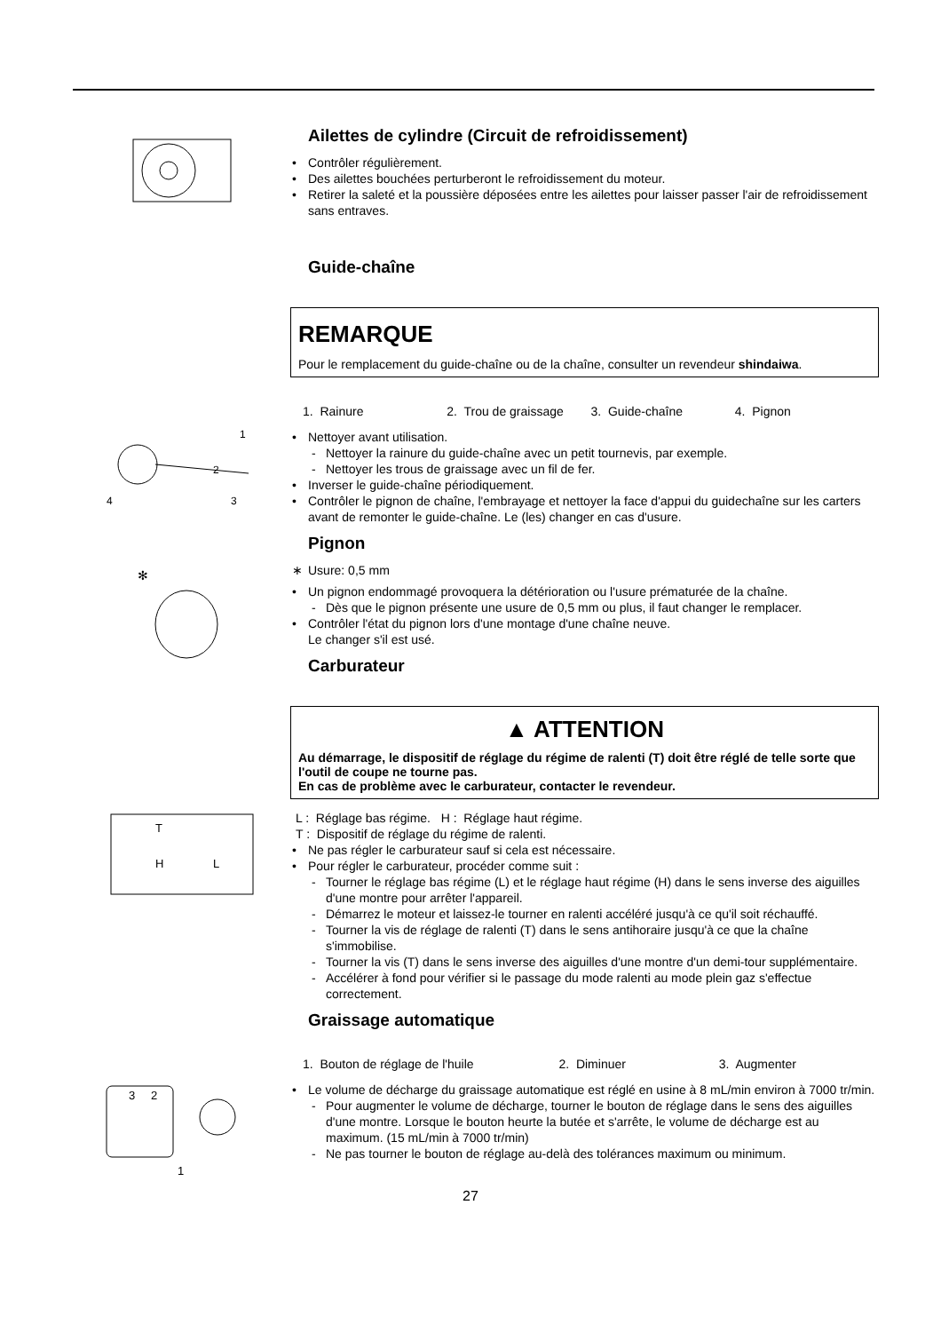Ailettes de cylindre (Circuit de refroidissement)
• Contrôler régulièrement.
• Des ailettes bouchées perturberont le refroidissement du moteur.
• Retirer la saleté et la poussière déposées entre les ailettes pour laisser passer l'air de refroidissement sans entraves.
Guide-chaîne
REMARQUE
Pour le remplacement du guide-chaîne ou de la chaîne, consulter un revendeur shindaiwa.
1. Rainure 2. Trou de graissage 3. Guide-chaîne 4. Pignon
1
2
3
4
• Nettoyer avant utilisation.
- Nettoyer la rainure du guide-chaîne avec un petit tournevis, par exemple.
- Nettoyer les trous de graissage avec un fil de fer.
• Inverser le guide-chaîne périodiquement.
• Contrôler le pignon de chaîne, l'embrayage et nettoyer la face d'appui du guidechaîne sur les carters avant de remonter le guide-chaîne. Le (les) changer en cas d'usure.
Pignon
✻
∗ Usure: 0,5 mm
• Un pignon endommagé provoquera la détérioration ou l'usure prématurée de la chaîne.
- Dès que le pignon présente une usure de 0,5 mm ou plus, il faut changer le remplacer.
• Contrôler l'état du pignon lors d'une montage d'une chaîne neuve.
Le changer s'il est usé.
Carburateur
▲ ATTENTION
Au démarrage, le dispositif de réglage du régime de ralenti (T) doit être réglé de telle sorte que l'outil de coupe ne tourne pas.
En cas de problème avec le carburateur, contacter le revendeur.
T
H
L
L : Réglage bas régime. H : Réglage haut régime.
T : Dispositif de réglage du régime de ralenti.
• Ne pas régler le carburateur sauf si cela est nécessaire.
• Pour régler le carburateur, procéder comme suit :
- Tourner le réglage bas régime (L) et le réglage haut régime (H) dans le sens inverse des aiguilles d'une montre pour arrêter l'appareil.
- Démarrez le moteur et laissez-le tourner en ralenti accéléré jusqu'à ce qu'il soit réchauffé.
- Tourner la vis de réglage de ralenti (T) dans le sens antihoraire jusqu'à ce que la chaîne s'immobilise.
- Tourner la vis (T) dans le sens inverse des aiguilles d'une montre d'un demi-tour supplémentaire.
- Accélérer à fond pour vérifier si le passage du mode ralenti au mode plein gaz s'effectue correctement.
Graissage automatique
1. Bouton de réglage de l'huile 2. Diminuer 3. Augmenter
3
2
1
• Le volume de décharge du graissage automatique est réglé en usine à 8 mL/min environ à 7000 tr/min.
- Pour augmenter le volume de décharge, tourner le bouton de réglage dans le sens des aiguilles d'une montre. Lorsque le bouton heurte la butée et s'arrête, le volume de décharge est au maximum. (15 mL/min à 7000 tr/min)
- Ne pas tourner le bouton de réglage au-delà des tolérances maximum ou minimum.
27